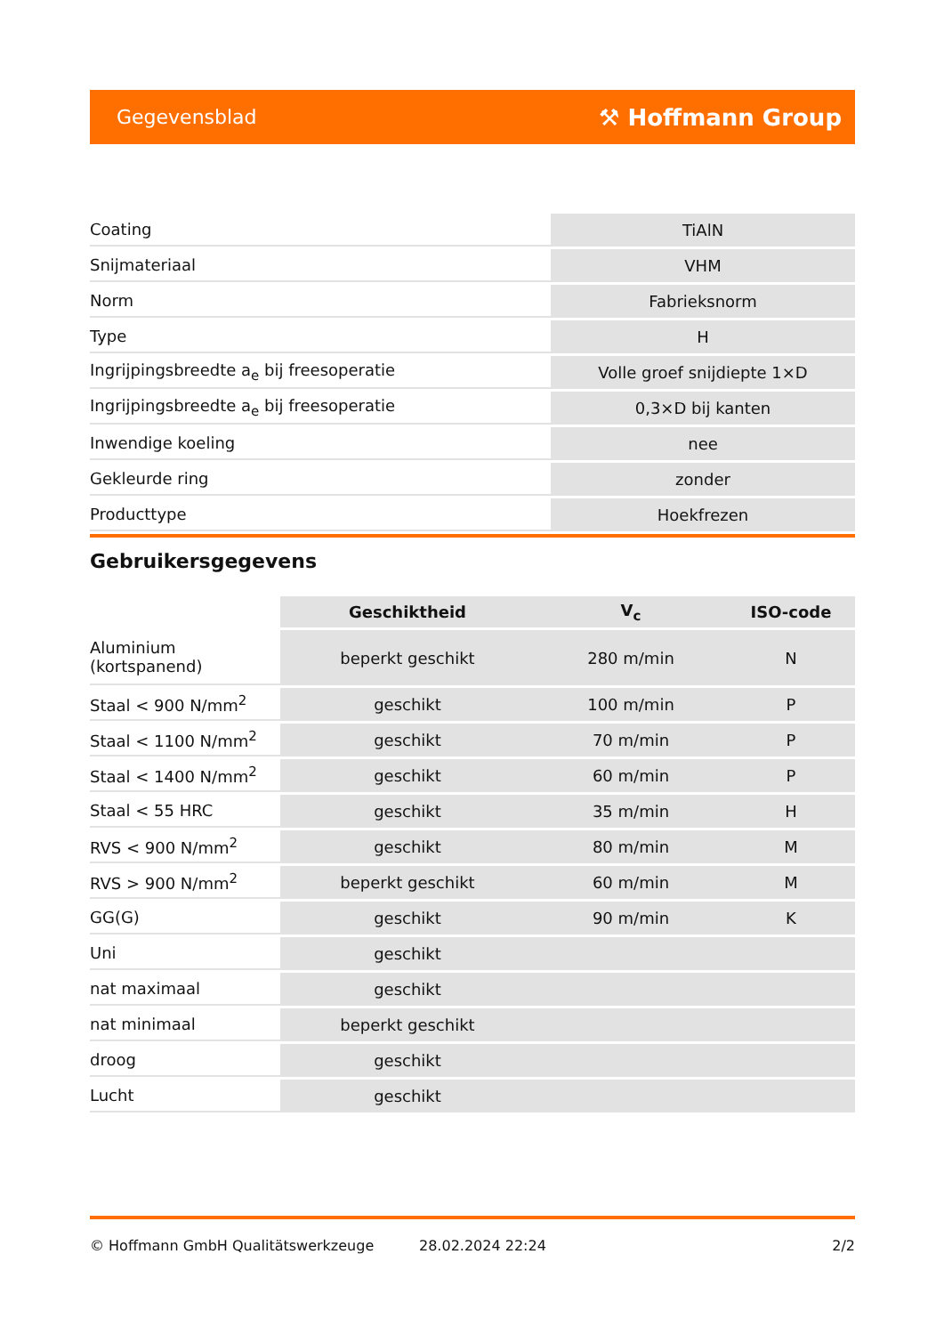Gegevensblad ⚒ Hoffmann Group
| Coating | TiAlN |
| Snijmateriaal | VHM |
| Norm | Fabrieksnorm |
| Type | H |
| Ingrijpingsbreedte a<sub>e</sub> bij freesoperatie | Volle groef snijdiepte 1×D |
| Ingrijpingsbreedte a<sub>e</sub> bij freesoperatie | 0,3×D bij kanten |
| Inwendige koeling | nee |
| Gekleurde ring | zonder |
| Producttype | Hoekfrezen |
Gebruikersgegevens
| | Geschiktheid | V<sub>c</sub> | ISO-code |
| --- | --- | --- | --- |
| Aluminium (kortspanend) | beperkt geschikt | 280 m/min | N |
| Staal < 900 N/mm<sup>2</sup> | geschikt | 100 m/min | P |
| Staal < 1100 N/mm<sup>2</sup> | geschikt | 70 m/min | P |
| Staal < 1400 N/mm<sup>2</sup> | geschikt | 60 m/min | P |
| Staal < 55 HRC | geschikt | 35 m/min | H |
| RVS < 900 N/mm<sup>2</sup> | geschikt | 80 m/min | M |
| RVS > 900 N/mm<sup>2</sup> | beperkt geschikt | 60 m/min | M |
| GG(G) | geschikt | 90 m/min | K |
| Uni | geschikt | | |
| nat maximaal | geschikt | | |
| nat minimaal | beperkt geschikt | | |
| droog | geschikt | | |
| Lucht | geschikt | | |
© Hoffmann GmbH Qualitätswerkzeuge 28.02.2024 22:24 2/2